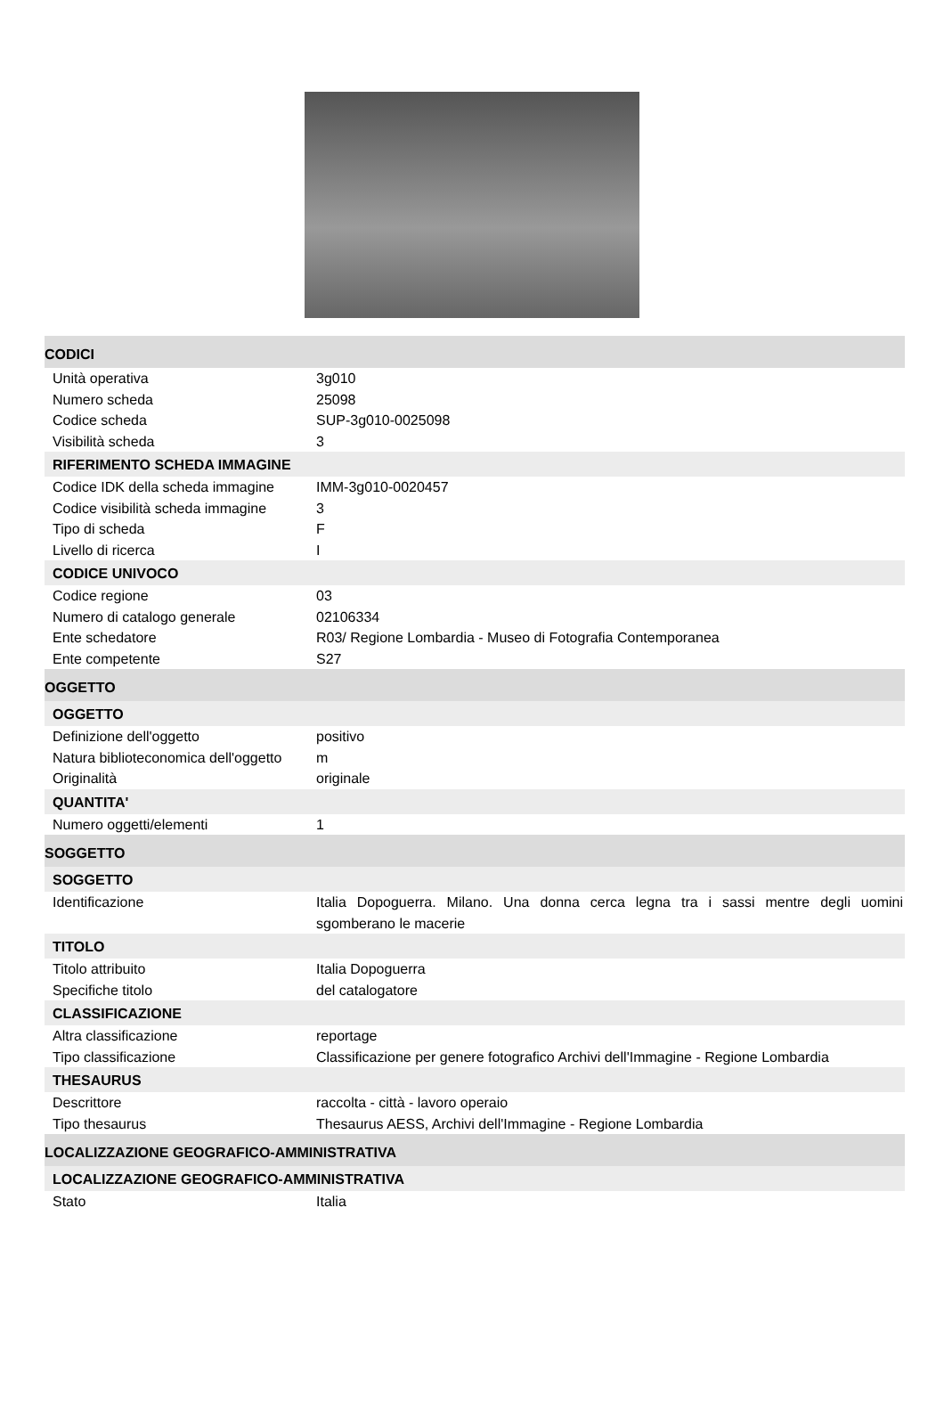| CODICI | |
| --- | --- |
| Unità operativa | 3g010 |
| Numero scheda | 25098 |
| Codice scheda | SUP-3g010-0025098 |
| Visibilità scheda | 3 |
| RIFERIMENTO SCHEDA IMMAGINE | |
| Codice IDK della scheda immagine | IMM-3g010-0020457 |
| Codice visibilità scheda immagine | 3 |
| Tipo di scheda | F |
| Livello di ricerca | I |
| CODICE UNIVOCO | |
| Codice regione | 03 |
| Numero di catalogo generale | 02106334 |
| Ente schedatore | R03/ Regione Lombardia - Museo di Fotografia Contemporanea |
| Ente competente | S27 |
| OGGETTO | |
| OGGETTO | |
| Definizione dell'oggetto | positivo |
| Natura biblioteconomica dell'oggetto | m |
| Originalità | originale |
| QUANTITA' | |
| Numero oggetti/elementi | 1 |
| SOGGETTO | |
| SOGGETTO | |
| Identificazione | Italia Dopoguerra. Milano. Una donna cerca legna tra i sassi mentre degli uomini sgomberano le macerie |
| TITOLO | |
| Titolo attribuito | Italia Dopoguerra |
| Specifiche titolo | del catalogatore |
| CLASSIFICAZIONE | |
| Altra classificazione | reportage |
| Tipo classificazione | Classificazione per genere fotografico Archivi dell'Immagine - Regione Lombardia |
| THESAURUS | |
| Descrittore | raccolta - città - lavoro operaio |
| Tipo thesaurus | Thesaurus AESS, Archivi dell'Immagine - Regione Lombardia |
| LOCALIZZAZIONE GEOGRAFICO-AMMINISTRATIVA | |
| LOCALIZZAZIONE GEOGRAFICO-AMMINISTRATIVA | |
| Stato | Italia |